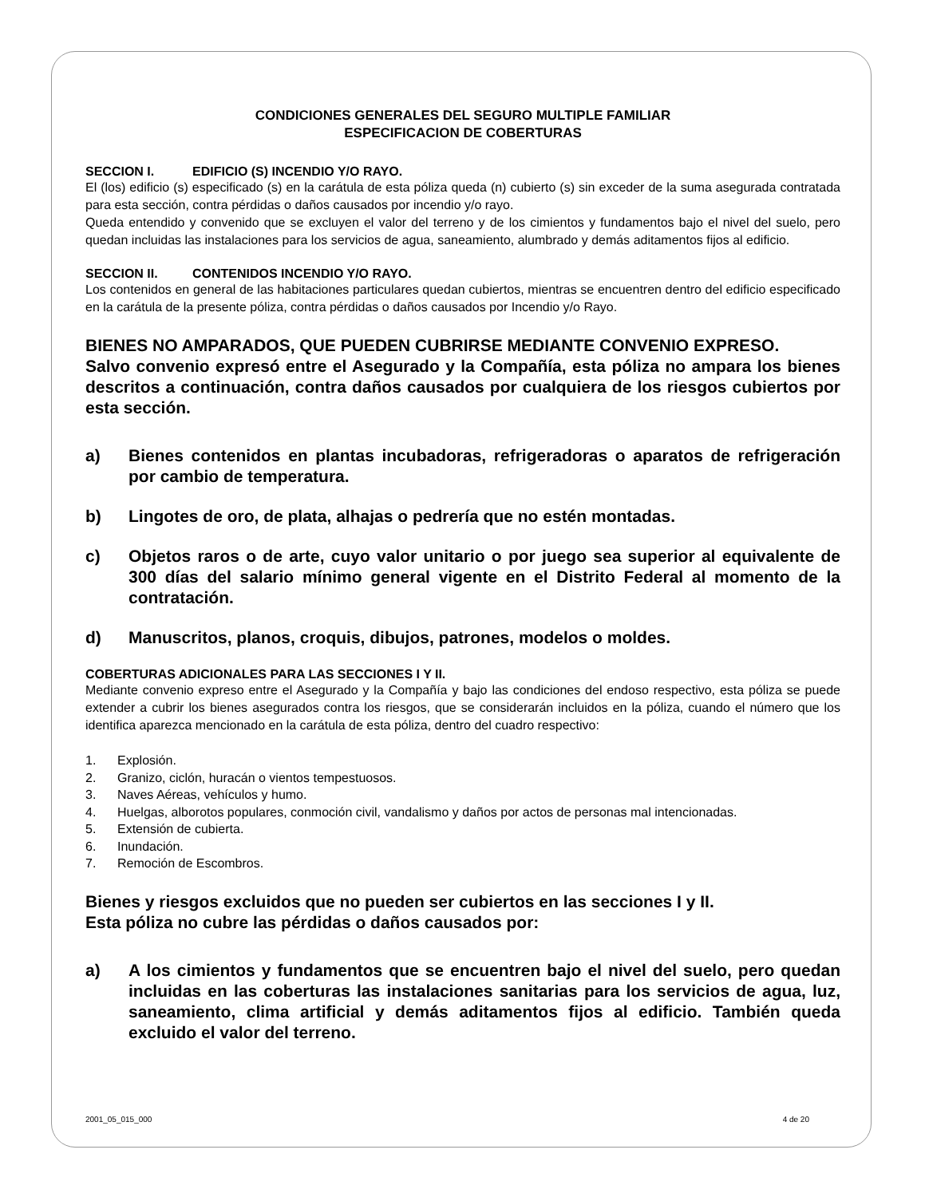CONDICIONES GENERALES DEL SEGURO MULTIPLE FAMILIAR
ESPECIFICACION DE COBERTURAS
SECCION I. EDIFICIO (S) INCENDIO Y/O RAYO.
El (los) edificio (s) especificado (s) en la carátula de esta póliza queda (n) cubierto (s) sin exceder de la suma asegurada contratada para esta sección, contra pérdidas o daños causados por incendio y/o rayo.
Queda entendido y convenido que se excluyen el valor del terreno y de los cimientos y fundamentos bajo el nivel del suelo, pero quedan incluidas las instalaciones para los servicios de agua, saneamiento, alumbrado y demás aditamentos fijos al edificio.
SECCION II. CONTENIDOS INCENDIO Y/O RAYO.
Los contenidos en general de las habitaciones particulares quedan cubiertos, mientras se encuentren dentro del edificio especificado en la carátula de la presente póliza, contra pérdidas o daños causados por Incendio y/o Rayo.
BIENES NO AMPARADOS, QUE PUEDEN CUBRIRSE MEDIANTE CONVENIO EXPRESO.
Salvo convenio expresó entre el Asegurado y la Compañía, esta póliza no ampara los bienes descritos a continuación, contra daños causados por cualquiera de los riesgos cubiertos por esta sección.
a) Bienes contenidos en plantas incubadoras, refrigeradoras o aparatos de refrigeración por cambio de temperatura.
b) Lingotes de oro, de plata, alhajas o pedrería que no estén montadas.
c) Objetos raros o de arte, cuyo valor unitario o por juego sea superior al equivalente de 300 días del salario mínimo general vigente en el Distrito Federal al momento de la contratación.
d) Manuscritos, planos, croquis, dibujos, patrones, modelos o moldes.
COBERTURAS ADICIONALES PARA LAS SECCIONES I Y II.
Mediante convenio expreso entre el Asegurado y la Compañía y bajo las condiciones del endoso respectivo, esta póliza se puede extender a cubrir los bienes asegurados contra los riesgos, que se considerarán incluidos en la póliza, cuando el número que los identifica aparezca mencionado en la carátula de esta póliza, dentro del cuadro respectivo:
1. Explosión.
2. Granizo, ciclón, huracán o vientos tempestuosos.
3. Naves Aéreas, vehículos y humo.
4. Huelgas, alborotos populares, conmoción civil, vandalismo y daños por actos de personas mal intencionadas.
5. Extensión de cubierta.
6. Inundación.
7. Remoción de Escombros.
Bienes y riesgos excluidos que no pueden ser cubiertos en las secciones I y II.
Esta póliza no cubre las pérdidas o daños causados por:
a) A los cimientos y fundamentos que se encuentren bajo el nivel del suelo, pero quedan incluidas en las coberturas las instalaciones sanitarias para los servicios de agua, luz, saneamiento, clima artificial y demás aditamentos fijos al edificio. También queda excluido el valor del terreno.
2001_05_015_000 4 de 20